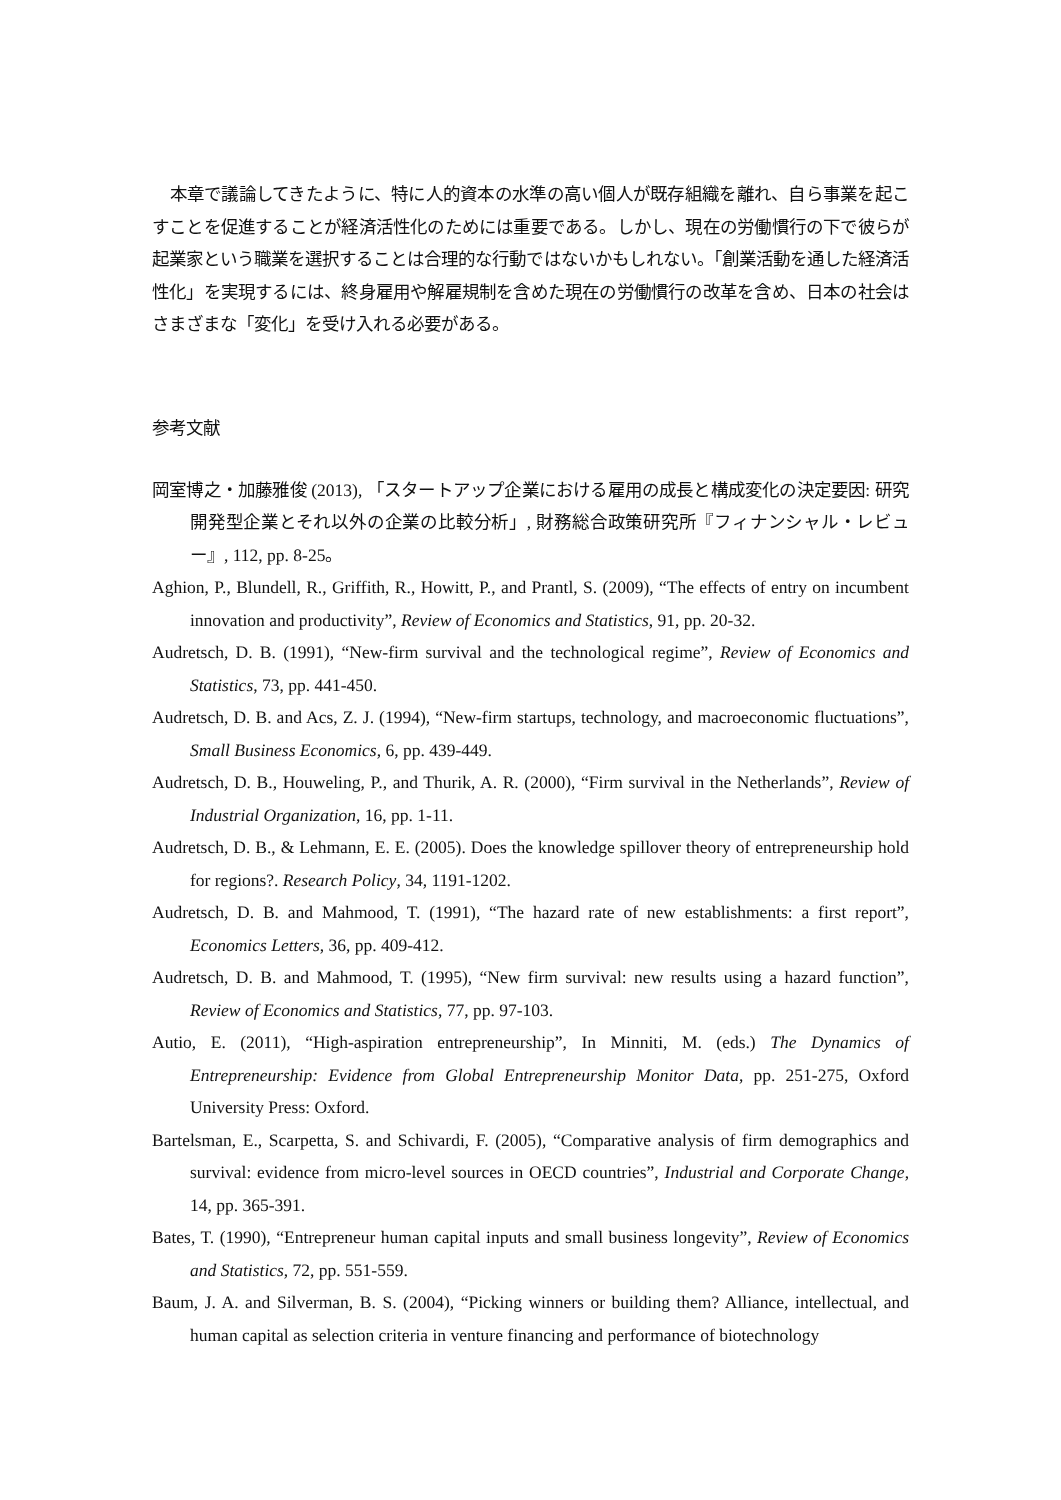本章で議論してきたように、特に人的資本の水準の高い個人が既存組織を離れ、自ら事業を起こすことを促進することが経済活性化のためには重要である。しかし、現在の労働慣行の下で彼らが起業家という職業を選択することは合理的な行動ではないかもしれない。「創業活動を通した経済活性化」を実現するには、終身雇用や解雇規制を含めた現在の労働慣行の改革を含め、日本の社会はさまざまな「変化」を受け入れる必要がある。
参考文献
岡室博之・加藤雅俊 (2013), 「スタートアップ企業における雇用の成長と構成変化の決定要因: 研究開発型企業とそれ以外の企業の比較分析」, 財務総合政策研究所『フィナンシャル・レビュー』, 112, pp. 8-25。
Aghion, P., Blundell, R., Griffith, R., Howitt, P., and Prantl, S. (2009), “The effects of entry on incumbent innovation and productivity”, Review of Economics and Statistics, 91, pp. 20-32.
Audretsch, D. B. (1991), “New-firm survival and the technological regime”, Review of Economics and Statistics, 73, pp. 441-450.
Audretsch, D. B. and Acs, Z. J. (1994), “New-firm startups, technology, and macroeconomic fluctuations”, Small Business Economics, 6, pp. 439-449.
Audretsch, D. B., Houweling, P., and Thurik, A. R. (2000), “Firm survival in the Netherlands”, Review of Industrial Organization, 16, pp. 1-11.
Audretsch, D. B., & Lehmann, E. E. (2005). Does the knowledge spillover theory of entrepreneurship hold for regions?. Research Policy, 34, 1191-1202.
Audretsch, D. B. and Mahmood, T. (1991), “The hazard rate of new establishments: a first report”, Economics Letters, 36, pp. 409-412.
Audretsch, D. B. and Mahmood, T. (1995), “New firm survival: new results using a hazard function”, Review of Economics and Statistics, 77, pp. 97-103.
Autio, E. (2011), “High-aspiration entrepreneurship”, In Minniti, M. (eds.) The Dynamics of Entrepreneurship: Evidence from Global Entrepreneurship Monitor Data, pp. 251-275, Oxford University Press: Oxford.
Bartelsman, E., Scarpetta, S. and Schivardi, F. (2005), “Comparative analysis of firm demographics and survival: evidence from micro-level sources in OECD countries”, Industrial and Corporate Change, 14, pp. 365-391.
Bates, T. (1990), “Entrepreneur human capital inputs and small business longevity”, Review of Economics and Statistics, 72, pp. 551-559.
Baum, J. A. and Silverman, B. S. (2004), “Picking winners or building them? Alliance, intellectual, and human capital as selection criteria in venture financing and performance of biotechnology